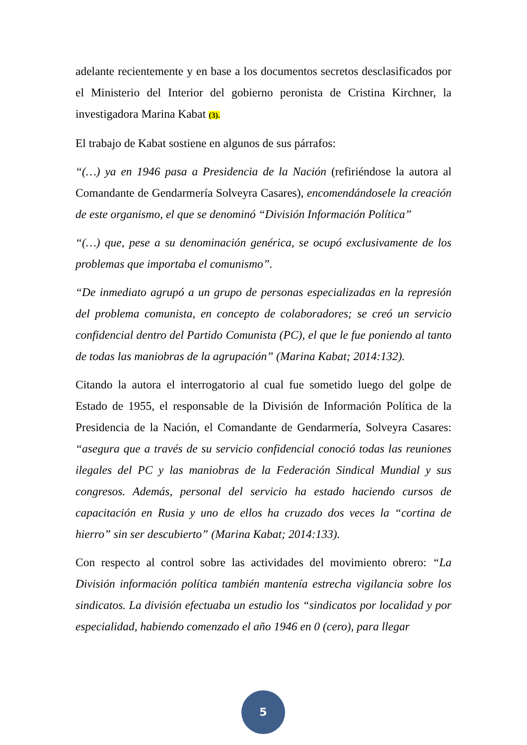adelante recientemente y en base a los documentos secretos desclasificados por el Ministerio del Interior del gobierno peronista de Cristina Kirchner, la investigadora Marina Kabat (3).
El trabajo de Kabat sostiene en algunos de sus párrafos:
“(…) ya en 1946 pasa a Presidencia de la Nación (refiriéndose la autora al Comandante de Gendarmería Solveyra Casares), encomendándosele la creación de este organismo, el que se denominó “División Información Política”
“(…) que, pese a su denominación genérica, se ocupó exclusivamente de los problemas que importaba el comunismo”.
“De inmediato agrupó a un grupo de personas especializadas en la represión del problema comunista, en concepto de colaboradores; se creó un servicio confidencial dentro del Partido Comunista (PC), el que le fue poniendo al tanto de todas las maniobras de la agrupación” (Marina Kabat; 2014:132).
Citando la autora el interrogatorio al cual fue sometido luego del golpe de Estado de 1955, el responsable de la División de Información Política de la Presidencia de la Nación, el Comandante de Gendarmería, Solveyra Casares: “asegura que a través de su servicio confidencial conoció todas las reuniones ilegales del PC y las maniobras de la Federación Sindical Mundial y sus congresos. Además, personal del servicio ha estado haciendo cursos de capacitación en Rusia y uno de ellos ha cruzado dos veces la “cortina de hierro” sin ser descubierto” (Marina Kabat; 2014:133).
Con respecto al control sobre las actividades del movimiento obrero: “La División información política también mantenía estrecha vigilancia sobre los sindicatos. La división efectuaba un estudio los “sindicatos por localidad y por especialidad, habiendo comenzado el año 1946 en 0 (cero), para llegar
5